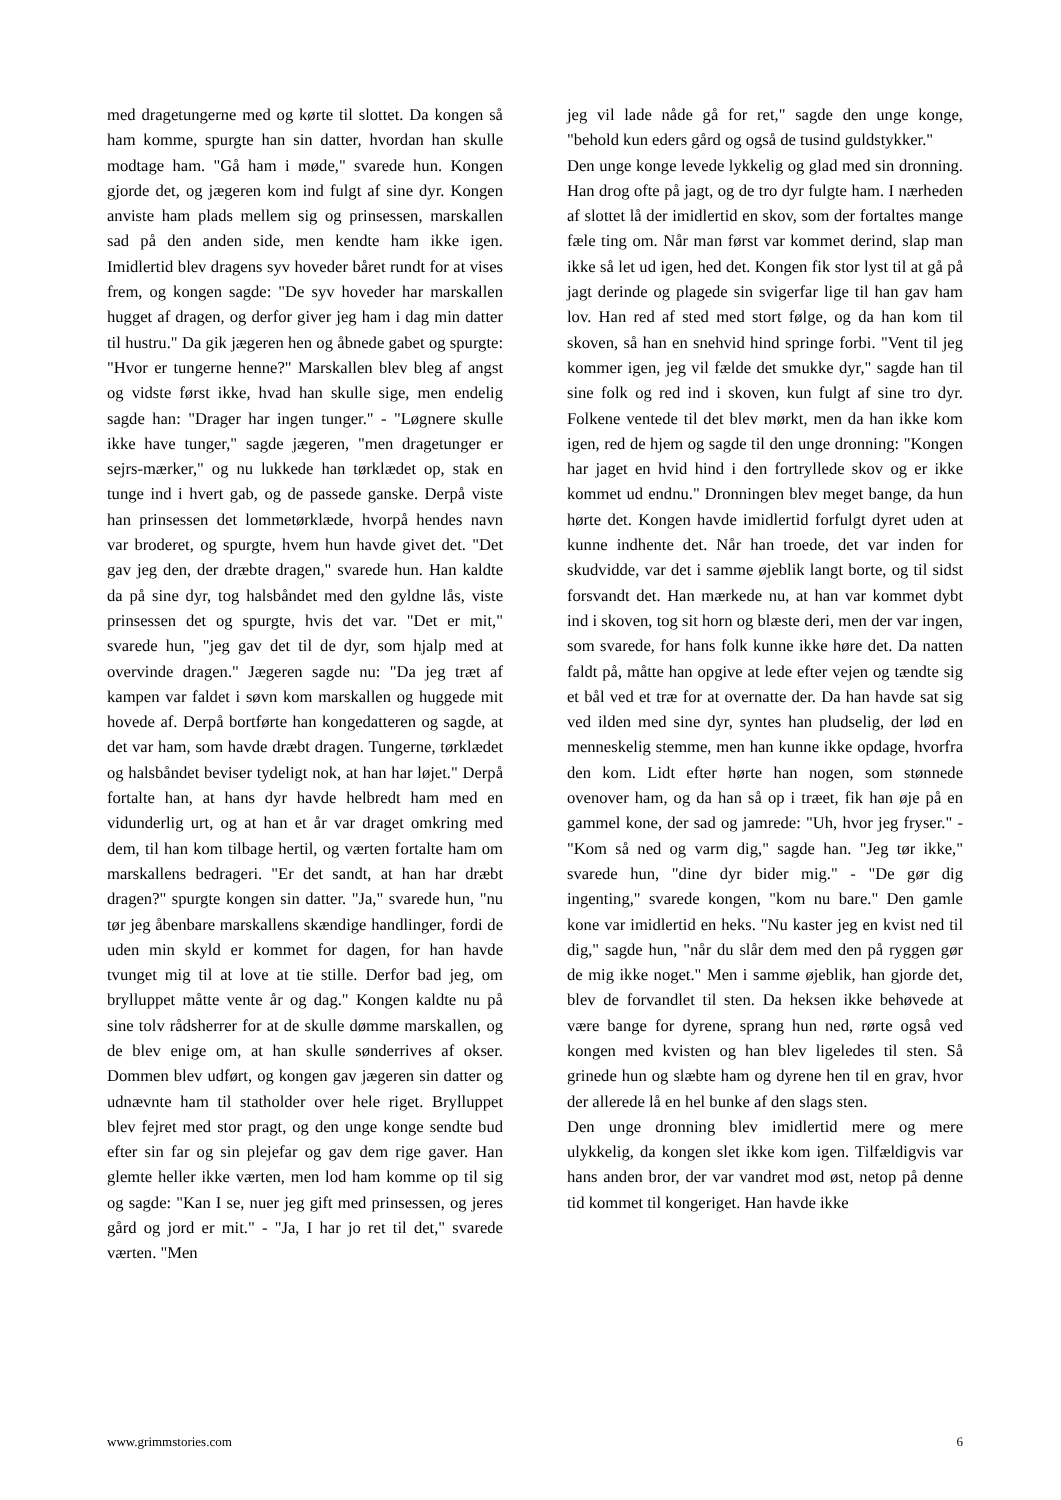med dragetungerne med og kørte til slottet. Da kongen så ham komme, spurgte han sin datter, hvordan han skulle modtage ham. "Gå ham i møde," svarede hun. Kongen gjorde det, og jægeren kom ind fulgt af sine dyr. Kongen anviste ham plads mellem sig og prinsessen, marskallen sad på den anden side, men kendte ham ikke igen. Imidlertid blev dragens syv hoveder båret rundt for at vises frem, og kongen sagde: "De syv hoveder har marskallen hugget af dragen, og derfor giver jeg ham i dag min datter til hustru." Da gik jægeren hen og åbnede gabet og spurgte: "Hvor er tungerne henne?" Marskallen blev bleg af angst og vidste først ikke, hvad han skulle sige, men endelig sagde han: "Drager har ingen tunger." - "Løgnere skulle ikke have tunger," sagde jægeren, "men dragetunger er sejrs-mærker," og nu lukkede han tørklædet op, stak en tunge ind i hvert gab, og de passede ganske. Derpå viste han prinsessen det lommetørklæde, hvorpå hendes navn var broderet, og spurgte, hvem hun havde givet det. "Det gav jeg den, der dræbte dragen," svarede hun. Han kaldte da på sine dyr, tog halsbåndet med den gyldne lås, viste prinsessen det og spurgte, hvis det var. "Det er mit," svarede hun, "jeg gav det til de dyr, som hjalp med at overvinde dragen." Jægeren sagde nu: "Da jeg træt af kampen var faldet i søvn kom marskallen og huggede mit hovede af. Derpå bortførte han kongedatteren og sagde, at det var ham, som havde dræbt dragen. Tungerne, tørklædet og halsbåndet beviser tydeligt nok, at han har løjet." Derpå fortalte han, at hans dyr havde helbredt ham med en vidunderlig urt, og at han et år var draget omkring med dem, til han kom tilbage hertil, og værten fortalte ham om marskallens bedrageri. "Er det sandt, at han har dræbt dragen?" spurgte kongen sin datter. "Ja," svarede hun, "nu tør jeg åbenbare marskallens skændige handlinger, fordi de uden min skyld er kommet for dagen, for han havde tvunget mig til at love at tie stille. Derfor bad jeg, om brylluppet måtte vente år og dag." Kongen kaldte nu på sine tolv rådsherrer for at de skulle dømme marskallen, og de blev enige om, at han skulle sønderrives af okser. Dommen blev udført, og kongen gav jægeren sin datter og udnævnte ham til statholder over hele riget. Brylluppet blev fejret med stor pragt, og den unge konge sendte bud efter sin far og sin plejefar og gav dem rige gaver. Han glemte heller ikke værten, men lod ham komme op til sig og sagde: "Kan I se, nuer jeg gift med prinsessen, og jeres gård og jord er mit." - "Ja, I har jo ret til det," svarede værten. "Men
jeg vil lade nåde gå for ret," sagde den unge konge, "behold kun eders gård og også de tusind guldstykker."
Den unge konge levede lykkelig og glad med sin dronning. Han drog ofte på jagt, og de tro dyr fulgte ham. I nærheden af slottet lå der imidlertid en skov, som der fortaltes mange fæle ting om. Når man først var kommet derind, slap man ikke så let ud igen, hed det. Kongen fik stor lyst til at gå på jagt derinde og plagede sin svigerfar lige til han gav ham lov. Han red af sted med stort følge, og da han kom til skoven, så han en snehvid hind springe forbi. "Vent til jeg kommer igen, jeg vil fælde det smukke dyr," sagde han til sine folk og red ind i skoven, kun fulgt af sine tro dyr. Folkene ventede til det blev mørkt, men da han ikke kom igen, red de hjem og sagde til den unge dronning: "Kongen har jaget en hvid hind i den fortryllede skov og er ikke kommet ud endnu." Dronningen blev meget bange, da hun hørte det. Kongen havde imidlertid forfulgt dyret uden at kunne indhente det. Når han troede, det var inden for skudvidde, var det i samme øjeblik langt borte, og til sidst forsvandt det. Han mærkede nu, at han var kommet dybt ind i skoven, tog sit horn og blæste deri, men der var ingen, som svarede, for hans folk kunne ikke høre det. Da natten faldt på, måtte han opgive at lede efter vejen og tændte sig et bål ved et træ for at overnatte der. Da han havde sat sig ved ilden med sine dyr, syntes han pludselig, der lød en menneskelig stemme, men han kunne ikke opdage, hvorfra den kom. Lidt efter hørte han nogen, som stønnede ovenover ham, og da han så op i træet, fik han øje på en gammel kone, der sad og jamrede: "Uh, hvor jeg fryser." - "Kom så ned og varm dig," sagde han. "Jeg tør ikke," svarede hun, "dine dyr bider mig." - "De gør dig ingenting," svarede kongen, "kom nu bare." Den gamle kone var imidlertid en heks. "Nu kaster jeg en kvist ned til dig," sagde hun, "når du slår dem med den på ryggen gør de mig ikke noget." Men i samme øjeblik, han gjorde det, blev de forvandlet til sten. Da heksen ikke behøvede at være bange for dyrene, sprang hun ned, rørte også ved kongen med kvisten og han blev ligeledes til sten. Så grinede hun og slæbte ham og dyrene hen til en grav, hvor der allerede lå en hel bunke af den slags sten.
Den unge dronning blev imidlertid mere og mere ulykkelig, da kongen slet ikke kom igen. Tilfældigvis var hans anden bror, der var vandret mod øst, netop på denne tid kommet til kongeriget. Han havde ikke
www.grimmstories.com 6